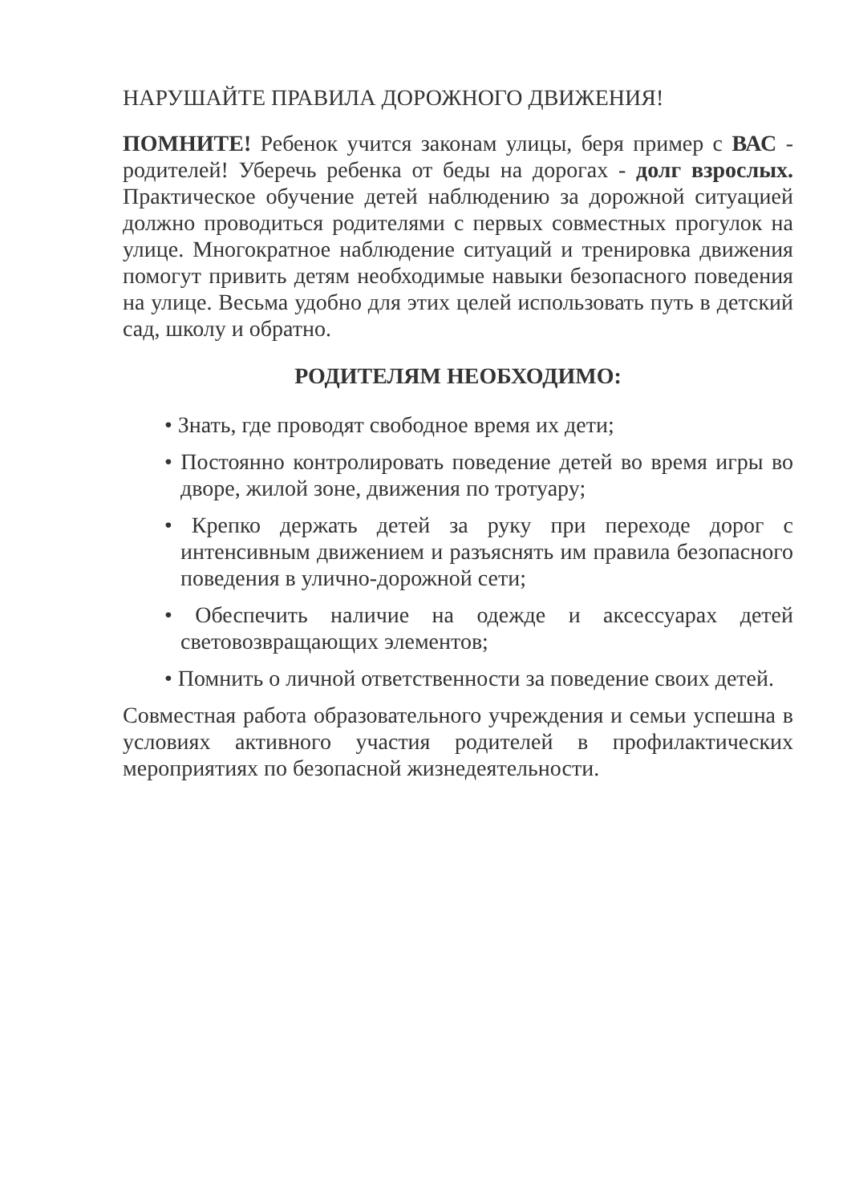НАРУШАЙТЕ ПРАВИЛА ДОРОЖНОГО ДВИЖЕНИЯ!
ПОМНИТЕ! Ребенок учится законам улицы, беря пример с ВАС - родителей! Уберечь ребенка от беды на дорогах - долг взрослых. Практическое обучение детей наблюдению за дорожной ситуацией должно проводиться родителями с первых совместных прогулок на улице. Многократное наблюдение ситуаций и тренировка движения помогут привить детям необходимые навыки безопасного поведения на улице. Весьма удобно для этих целей использовать путь в детский сад, школу и обратно.
РОДИТЕЛЯМ НЕОБХОДИМО:
• Знать, где проводят свободное время их дети;
• Постоянно контролировать поведение детей во время игры во дворе, жилой зоне, движения по тротуару;
• Крепко держать детей за руку при переходе дорог с интенсивным движением и разъяснять им правила безопасного поведения в улично-дорожной сети;
• Обеспечить наличие на одежде и аксессуарах детей световозвращающих элементов;
• Помнить о личной ответственности за поведение своих детей.
Совместная работа образовательного учреждения и семьи успешна в условиях активного участия родителей в профилактических мероприятиях по безопасной жизнедеятельности.